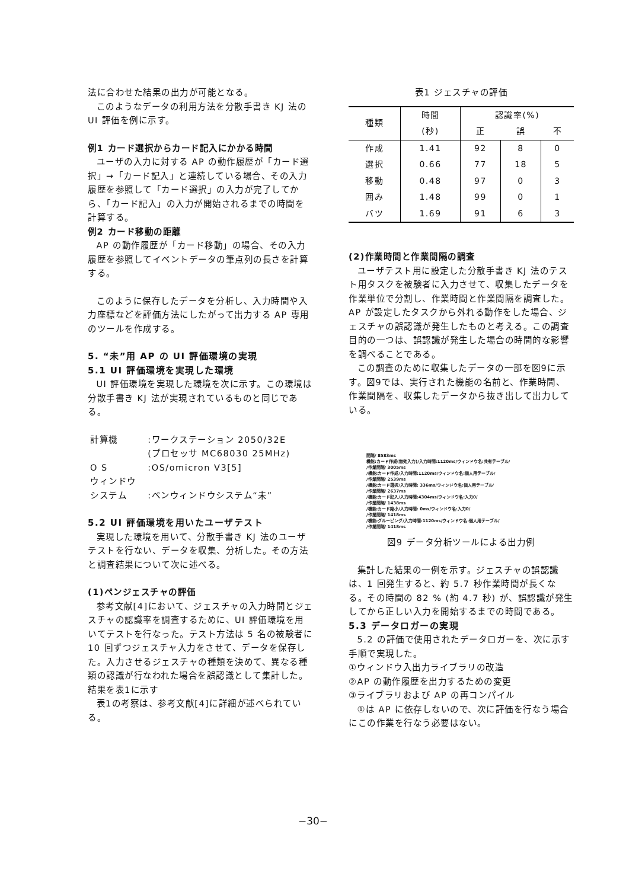法に合わせた結果の出力が可能となる。
このようなデータの利用方法を分散手書き KJ 法の UI 評価を例に示す。
例1 カード選択からカード記入にかかる時間
ユーザの入力に対する AP の動作履歴が「カード選択」→「カード記入」と連続している場合、その入力履歴を参照して「カード選択」の入力が完了してから、「カード記入」の入力が開始されるまでの時間を計算する。
例2 カード移動の距離
AP の動作履歴が「カード移動」の場合、その入力履歴を参照してイベントデータの筆点列の長さを計算する。
このように保存したデータを分析し、入力時間や入力座標などを評価方法にしたがって出力する AP 専用のツールを作成する。
5. “未”用 AP の UI 評価環境の実現
5.1 UI 評価環境を実現した環境
UI 評価環境を実現した環境を次に示す。この環境は分散手書き KJ 法が実現されているものと同じである。
| 計算機 | :ワークステーション 2050/32E |
| | (プロセッサ MC68030 25MHz) |
| O S | :OS/omicron V3[5] |
| ウィンドウ | |
| システム | :ペンウィンドウシステム“未” |
5.2 UI 評価環境を用いたユーザテスト
実現した環境を用いて、分散手書き KJ 法のユーザテストを行ない、データを収集、分析した。その方法と調査結果について次に述べる。
(1)ペンジェスチャの評価
参考文献[4]において、ジェスチャの入力時間とジェスチャの認識率を調査するために、UI 評価環境を用いてテストを行なった。テスト方法は 5 名の被験者に 10 回ずつジェスチャ入力をさせて、データを保存した。入力させるジェスチャの種類を決めて、異なる種類の認識が行なわれた場合を誤認識として集計した。結果を表1に示す
表1の考察は、参考文献[4]に詳細が述べられている。
表1 ジェスチャの評価
| 種類 | 時間 | 認識率(%) | | |
| --- | --- | --- | --- | --- |
| | (秒) | 正 | 誤 | 不 |
| 作成 | 1.41 | 92 | 8 | 0 |
| 選択 | 0.66 | 77 | 18 | 5 |
| 移動 | 0.48 | 97 | 0 | 3 |
| 囲み | 1.48 | 99 | 0 | 1 |
| バツ | 1.69 | 91 | 6 | 3 |
(2)作業時間と作業間隔の調査
ユーザテスト用に設定した分散手書き KJ 法のテスト用タスクを被験者に入力させて、収集したデータを作業単位で分割し、作業時間と作業間隔を調査した。AP が設定したタスクから外れる動作をした場合、ジェスチャの誤認識が発生したものと考える。この調査目的の一つは、誤認識が発生した場合の時間的な影響を調べることである。
この調査のために収集したデータの一部を図9に示す。図9では、実行された機能の名前と、作業時間、作業間隔を、収集したデータから抜き出して出力している。
間隔/ 8583ms
機能:カード作成(無効入力)/入力時間:1120ms/ウィンドウ名:共有テーブル/
/作業間隔/ 3005ms
/機能:カード作成/入力時間:1120ms/ウィンドウ名:個人用テーブル/
/作業間隔/ 2539ms
/機能:カード選択/入力時間: 336ms/ウィンドウ名:個人用テーブル/
/作業間隔/ 2637ms
/機能:カード記入/入力時間:4304ms/ウィンドウ名:入力0/
/作業間隔/ 1438ms
/機能:カード縮小/入力時間: 0ms/ウィンドウ名:入力0/
/作業間隔/ 1418ms
/機能:グルーピング/入力時間:1120ms/ウィンドウ名:個人用テーブル/
/作業間隔/ 1418ms
図9 データ分析ツールによる出力例
集計した結果の一例を示す。ジェスチャの誤認識は、1 回発生すると、約 5.7 秒作業時間が長くなる。その時間の 82 % (約 4.7 秒) が、誤認識が発生してから正しい入力を開始するまでの時間である。
5.3 データロガーの実現
5.2 の評価で使用されたデータロガーを、次に示す手順で実現した。
①ウィンドウ入出力ライブラリの改造
②AP の動作履歴を出力するための変更
③ライブラリおよび AP の再コンパイル
①は AP に依存しないので、次に評価を行なう場合にこの作業を行なう必要はない。
−30−